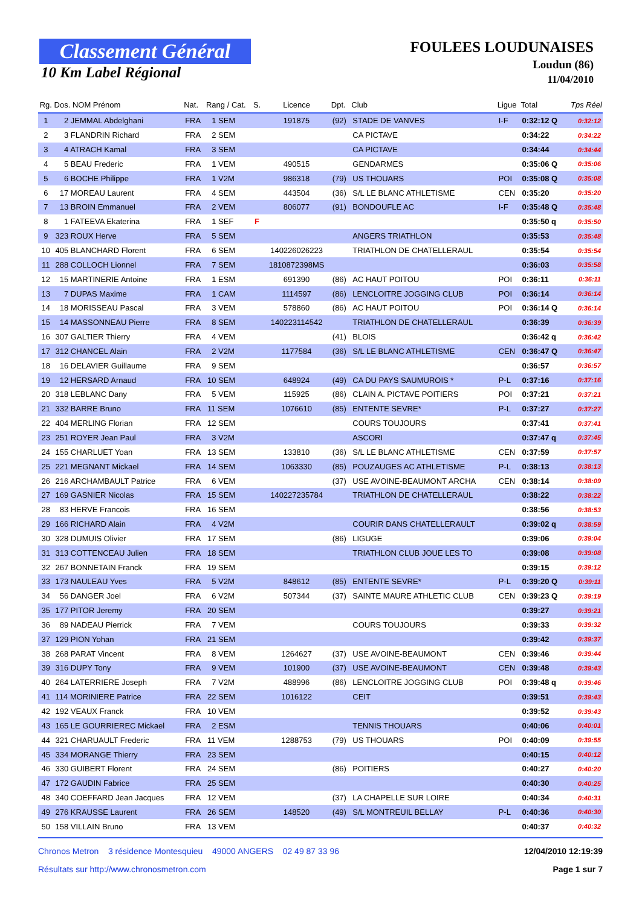Classement Général
10 Km Label Régional
FOULEES LOUDUNAISES
Loudun (86)
11/04/2010
| Rg. | Dos. NOM Prénom | Nat. | Rang / Cat. | S. | Licence | Dpt. | Club | Ligue | Total | Tps Réel |
| --- | --- | --- | --- | --- | --- | --- | --- | --- | --- | --- |
| 1 | 2 JEMMAL Abdelghani | FRA | 1 SEM | | 191875 | (92) | STADE DE VANVES | I-F | 0:32:12 Q | 0:32:12 |
| 2 | 3 FLANDRIN Richard | FRA | 2 SEM | | | | CA PICTAVE | | 0:34:22 | 0:34:22 |
| 3 | 4 ATRACH Kamal | FRA | 3 SEM | | | | CA PICTAVE | | 0:34:44 | 0:34:44 |
| 4 | 5 BEAU Frederic | FRA | 1 VEM | | 490515 | | GENDARMES | | 0:35:06 Q | 0:35:06 |
| 5 | 6 BOCHE Philippe | FRA | 1 V2M | | 986318 | (79) | US THOUARS | POI | 0:35:08 Q | 0:35:08 |
| 6 | 17 MOREAU Laurent | FRA | 4 SEM | | 443504 | (36) | S/L LE BLANC ATHLETISME | CEN | 0:35:20 | 0:35:20 |
| 7 | 13 BROIN Emmanuel | FRA | 2 VEM | | 806077 | (91) | BONDOUFLE AC | I-F | 0:35:48 Q | 0:35:48 |
| 8 | 1 FATEEVA Ekaterina | FRA | 1 SEF | F | | | | | 0:35:50 q | 0:35:50 |
| 9 | 323 ROUX Herve | FRA | 5 SEM | | | | ANGERS TRIATHLON | | 0:35:53 | 0:35:48 |
| 10 | 405 BLANCHARD Florent | FRA | 6 SEM | | 140226026223 | | TRIATHLON DE CHATELLERAUL | | 0:35:54 | 0:35:54 |
| 11 | 288 COLLOCH Lionnel | FRA | 7 SEM | | 1810872398MS | | | | 0:36:03 | 0:35:58 |
| 12 | 15 MARTINERIE Antoine | FRA | 1 ESM | | 691390 | (86) | AC HAUT POITOU | POI | 0:36:11 | 0:36:11 |
| 13 | 7 DUPAS Maxime | FRA | 1 CAM | | 1114597 | (86) | LENCLOITRE JOGGING CLUB | POI | 0:36:14 | 0:36:14 |
| 14 | 18 MORISSEAU Pascal | FRA | 3 VEM | | 578860 | (86) | AC HAUT POITOU | POI | 0:36:14 Q | 0:36:14 |
| 15 | 14 MASSONNEAU Pierre | FRA | 8 SEM | | 140223114542 | | TRIATHLON DE CHATELLERAUL | | 0:36:39 | 0:36:39 |
| 16 | 307 GALTIER Thierry | FRA | 4 VEM | | | (41) | BLOIS | | 0:36:42 q | 0:36:42 |
| 17 | 312 CHANCEL Alain | FRA | 2 V2M | | 1177584 | (36) | S/L LE BLANC ATHLETISME | CEN | 0:36:47 Q | 0:36:47 |
| 18 | 16 DELAVIER Guillaume | FRA | 9 SEM | | | | | | 0:36:57 | 0:36:57 |
| 19 | 12 HERSARD Arnaud | FRA | 10 SEM | | 648924 | (49) | CA DU PAYS SAUMUROIS * | P-L | 0:37:16 | 0:37:16 |
| 20 | 318 LEBLANC Dany | FRA | 5 VEM | | 115925 | (86) | CLAIN A. PICTAVE POITIERS | POI | 0:37:21 | 0:37:21 |
| 21 | 332 BARRE Bruno | FRA | 11 SEM | | 1076610 | (85) | ENTENTE SEVRE* | P-L | 0:37:27 | 0:37:27 |
| 22 | 404 MERLING Florian | FRA | 12 SEM | | | | COURS TOUJOURS | | 0:37:41 | 0:37:41 |
| 23 | 251 ROYER Jean Paul | FRA | 3 V2M | | | | ASCORI | | 0:37:47 q | 0:37:45 |
| 24 | 155 CHARLUET Yoan | FRA | 13 SEM | | 133810 | (36) | S/L LE BLANC ATHLETISME | CEN | 0:37:59 | 0:37:57 |
| 25 | 221 MEGNANT Mickael | FRA | 14 SEM | | 1063330 | (85) | POUZAUGES AC ATHLETISME | P-L | 0:38:13 | 0:38:13 |
| 26 | 216 ARCHAMBAULT Patrice | FRA | 6 VEM | | | (37) | USE AVOINE-BEAUMONT ARCHA | CEN | 0:38:14 | 0:38:09 |
| 27 | 169 GASNIER Nicolas | FRA | 15 SEM | | 140227235784 | | TRIATHLON DE CHATELLERAUL | | 0:38:22 | 0:38:22 |
| 28 | 83 HERVE Francois | FRA | 16 SEM | | | | | | 0:38:56 | 0:38:53 |
| 29 | 166 RICHARD Alain | FRA | 4 V2M | | | | COURIR DANS CHATELLERAULT | | 0:39:02 q | 0:38:59 |
| 30 | 328 DUMUIS Olivier | FRA | 17 SEM | | | (86) | LIGUGE | | 0:39:06 | 0:39:04 |
| 31 | 313 COTTENCEAU Julien | FRA | 18 SEM | | | | TRIATHLON CLUB JOUE LES TO | | 0:39:08 | 0:39:08 |
| 32 | 267 BONNETAIN Franck | FRA | 19 SEM | | | | | | 0:39:15 | 0:39:12 |
| 33 | 173 NAULEAU Yves | FRA | 5 V2M | | 848612 | (85) | ENTENTE SEVRE* | P-L | 0:39:20 Q | 0:39:11 |
| 34 | 56 DANGER Joel | FRA | 6 V2M | | 507344 | (37) | SAINTE MAURE ATHLETIC CLUB | CEN | 0:39:23 Q | 0:39:19 |
| 35 | 177 PITOR Jeremy | FRA | 20 SEM | | | | | | 0:39:27 | 0:39:21 |
| 36 | 89 NADEAU Pierrick | FRA | 7 VEM | | | | COURS TOUJOURS | | 0:39:33 | 0:39:32 |
| 37 | 129 PION Yohan | FRA | 21 SEM | | | | | | 0:39:42 | 0:39:37 |
| 38 | 268 PARAT Vincent | FRA | 8 VEM | | 1264627 | (37) | USE AVOINE-BEAUMONT | CEN | 0:39:46 | 0:39:44 |
| 39 | 316 DUPY Tony | FRA | 9 VEM | | 101900 | (37) | USE AVOINE-BEAUMONT | CEN | 0:39:48 | 0:39:43 |
| 40 | 264 LATERRIERE Joseph | FRA | 7 V2M | | 488996 | (86) | LENCLOITRE JOGGING CLUB | POI | 0:39:48 q | 0:39:46 |
| 41 | 114 MORINIERE Patrice | FRA | 22 SEM | | 1016122 | | CEIT | | 0:39:51 | 0:39:43 |
| 42 | 192 VEAUX Franck | FRA | 10 VEM | | | | | | 0:39:52 | 0:39:43 |
| 43 | 165 LE GOURRIEREC Mickael | FRA | 2 ESM | | | | TENNIS THOUARS | | 0:40:06 | 0:40:01 |
| 44 | 321 CHARUAULT Frederic | FRA | 11 VEM | | 1288753 | (79) | US THOUARS | POI | 0:40:09 | 0:39:55 |
| 45 | 334 MORANGE Thierry | FRA | 23 SEM | | | | | | 0:40:15 | 0:40:12 |
| 46 | 330 GUIBERT Florent | FRA | 24 SEM | | | (86) | POITIERS | | 0:40:27 | 0:40:20 |
| 47 | 172 GAUDIN Fabrice | FRA | 25 SEM | | | | | | 0:40:30 | 0:40:25 |
| 48 | 340 COEFFARD Jean Jacques | FRA | 12 VEM | | | (37) | LA CHAPELLE SUR LOIRE | | 0:40:34 | 0:40:31 |
| 49 | 276 KRAUSSE Laurent | FRA | 26 SEM | | 148520 | (49) | S/L MONTREUIL BELLAY | P-L | 0:40:36 | 0:40:30 |
| 50 | 158 VILLAIN Bruno | FRA | 13 VEM | | | | | | 0:40:37 | 0:40:32 |
Chronos Metron 3 résidence Montesquieu 49000 ANGERS 02 49 87 33 96
Résultats sur http://www.chronosmetron.com
12/04/2010 12:19:39
Page 1 sur 7